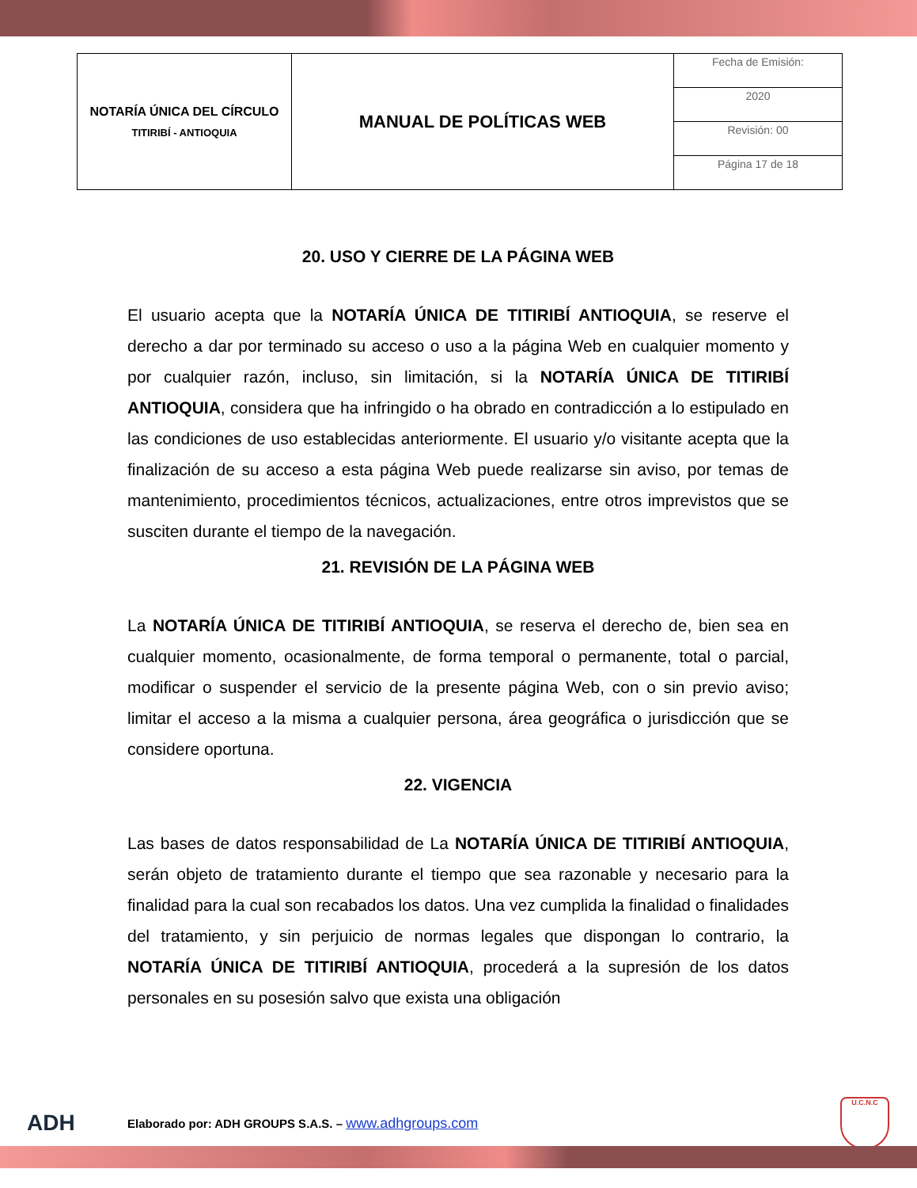| NOTARÍA ÚNICA DEL CÍRCULO TITIRIBÍ - ANTIOQUIA | MANUAL DE POLÍTICAS WEB | Fecha de Emisión: |
| | | 2020 |
| | | Revisión: 00 |
| | | Página 17 de 18 |
20. USO Y CIERRE DE LA PÁGINA WEB
El usuario acepta que la NOTARÍA ÚNICA DE TITIRIBÍ ANTIOQUIA, se reserve el derecho a dar por terminado su acceso o uso a la página Web en cualquier momento y por cualquier razón, incluso, sin limitación, si la NOTARÍA ÚNICA DE TITIRIBÍ ANTIOQUIA, considera que ha infringido o ha obrado en contradicción a lo estipulado en las condiciones de uso establecidas anteriormente. El usuario y/o visitante acepta que la finalización de su acceso a esta página Web puede realizarse sin aviso, por temas de mantenimiento, procedimientos técnicos, actualizaciones, entre otros imprevistos que se susciten durante el tiempo de la navegación.
21. REVISIÓN DE LA PÁGINA WEB
La NOTARÍA ÚNICA DE TITIRIBÍ ANTIOQUIA, se reserva el derecho de, bien sea en cualquier momento, ocasionalmente, de forma temporal o permanente, total o parcial, modificar o suspender el servicio de la presente página Web, con o sin previo aviso; limitar el acceso a la misma a cualquier persona, área geográfica o jurisdicción que se considere oportuna.
22. VIGENCIA
Las bases de datos responsabilidad de La NOTARÍA ÚNICA DE TITIRIBÍ ANTIOQUIA, serán objeto de tratamiento durante el tiempo que sea razonable y necesario para la finalidad para la cual son recabados los datos. Una vez cumplida la finalidad o finalidades del tratamiento, y sin perjuicio de normas legales que dispongan lo contrario, la NOTARÍA ÚNICA DE TITIRIBÍ ANTIOQUIA, procederá a la supresión de los datos personales en su posesión salvo que exista una obligación
ADH Elaborado por: ADH GROUPS S.A.S. – www.adhgroups.com U.C.N.C